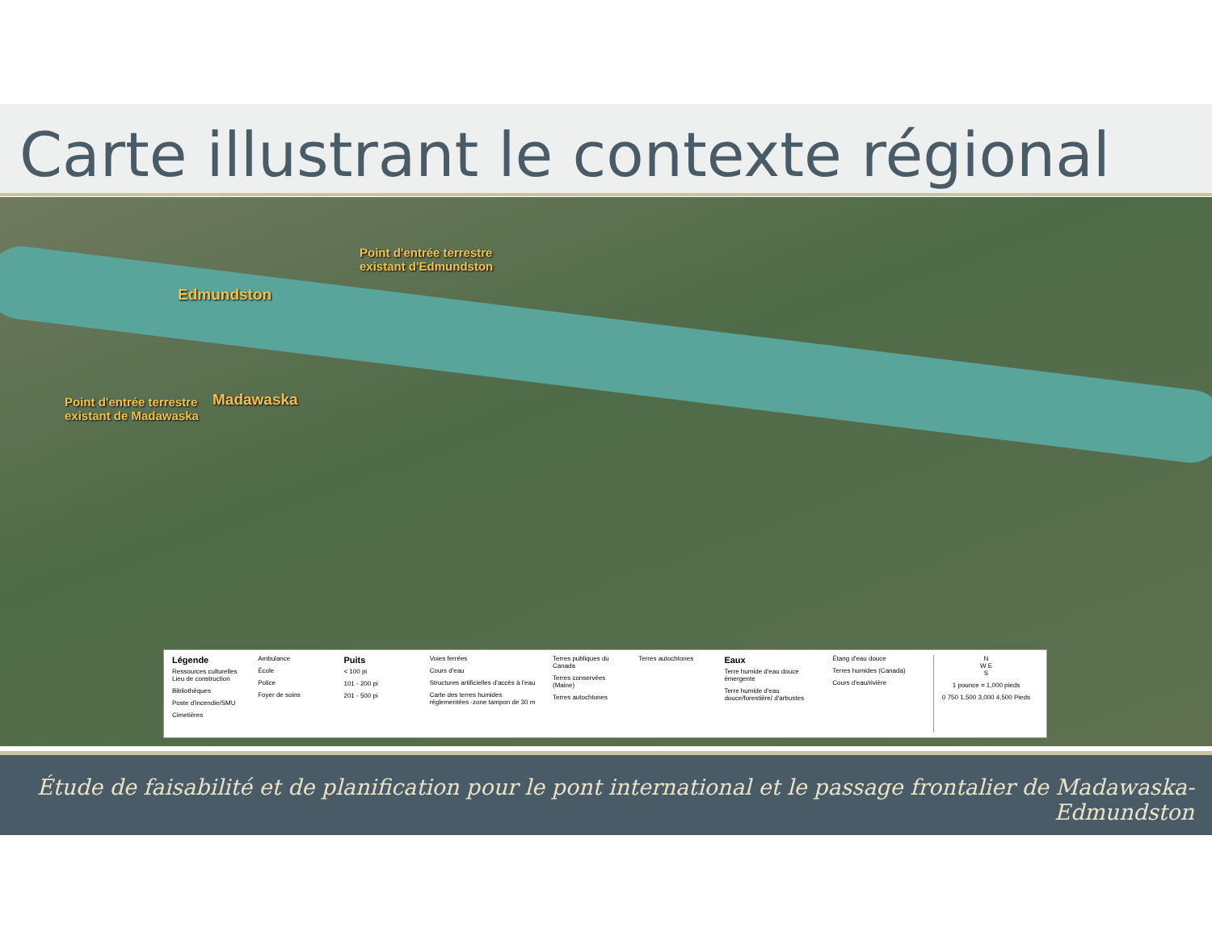Carte illustrant le contexte régional
Point d'entrée terrestre
existant d'Edmundston
Edmundston
Madawaska
Point d'entrée terrestre
existant de Madawaska
Légende
Ressources culturelles Lieu de construction
Bibliothèques
Poste d'incendie/SMU
Cimetières
Ambulance
École
Police
Foyer de soins
Puits
< 100 pi
101 - 200 pi
201 - 500 pi
Voies ferrées
Cours d'eau
Structures artificielles d'accès à l'eau
Carte des terres humides réglementées -zone tampon de 30 m
Terres publiques du Canada
Terres conservées (Maine)
Terres autochtones
Terres autochtones
Eaux
Terre humide d'eau douce émergente
Terre humide d'eau douce/forestière/ d'arbustes
Étang d'eau douce
Terres humides (Canada)
Cours d'eau/rivière
N
W E
S
1 pounce = 1,000 pieds
0 750 1,500 3,000 4,500 Pieds
Étude de faisabilité et de planification pour le pont international et le passage frontalier de Madawaska-Edmundston